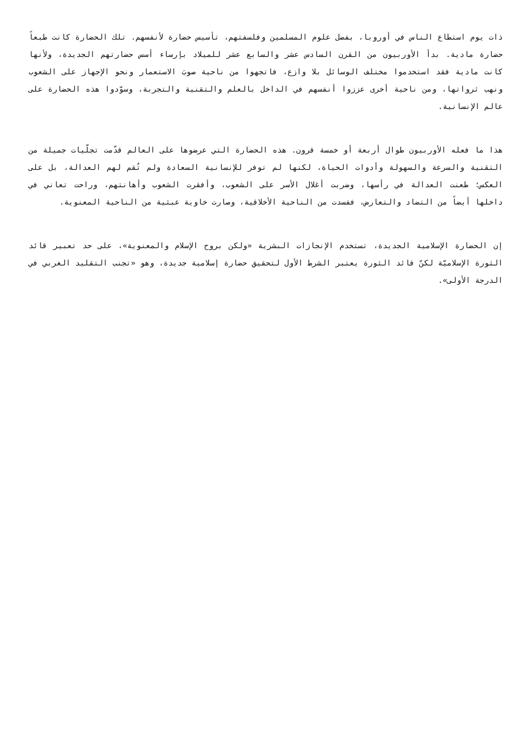ذات يوم استطاع الناس في أوروبا، بفضل علوم المسلمين وفلسفتهم، تأسيس حضارة لأنفسهم. تلك الحضارة كانت طبعاً حضارة مادية. بدأ الأوربيون من القرن السادس عشر والسابع عشر للميلاد بإرساء أسس حضارتهم الجديدة، ولأنها كانت مادية فقد استخدموا مختلف الوسائل بلا وازع، فاتجهوا من ناحية صوبَ الاستعمار ونحو الإجهاز على الشعوب ونهب ثرواتها، ومن ناحية أخرى عززوا أنفسهم في الداخل بالعلم والتقنية والتجربة، وسوّدوا هذه الحضارة على عالم الإنسانية.
هذا ما فعله الأوربيون طوال أربعة أو خمسة قرون. هذه الحضارة التي عرضوها على العالم قدّمت تجلّيات جميلة من التقنية والسرعة والسهولة وأدوات الحياة، لكنها لم توفر للإنسانية السعادة ولم تُقم لهم العدالة، بل على العكس؛ طعنت العدالة في رأسها، وضربت أغلال الأسر على الشعوب، وأفقرت الشعوب وأهانتهم، وراحت تعاني في داخلها أيضاً من التضاد والتعارض، ففسدت من الناحية الأخلاقية، وصارت خاوية عبثية من الناحية المعنوية.
إن الحضارة الإسلامية الجديدة، تستخدم الإنجازات البشرية «ولكن بروح الإسلام والمعنوية»، على حد تعبير قائد الثورة الإسلاميّة لكنّ قائد الثورة يعتبر الشرط الأول لتحقيق حضارة إسلامية جديدة، وهو «تجنب التقليد الغربي في الدرجة الأولى».